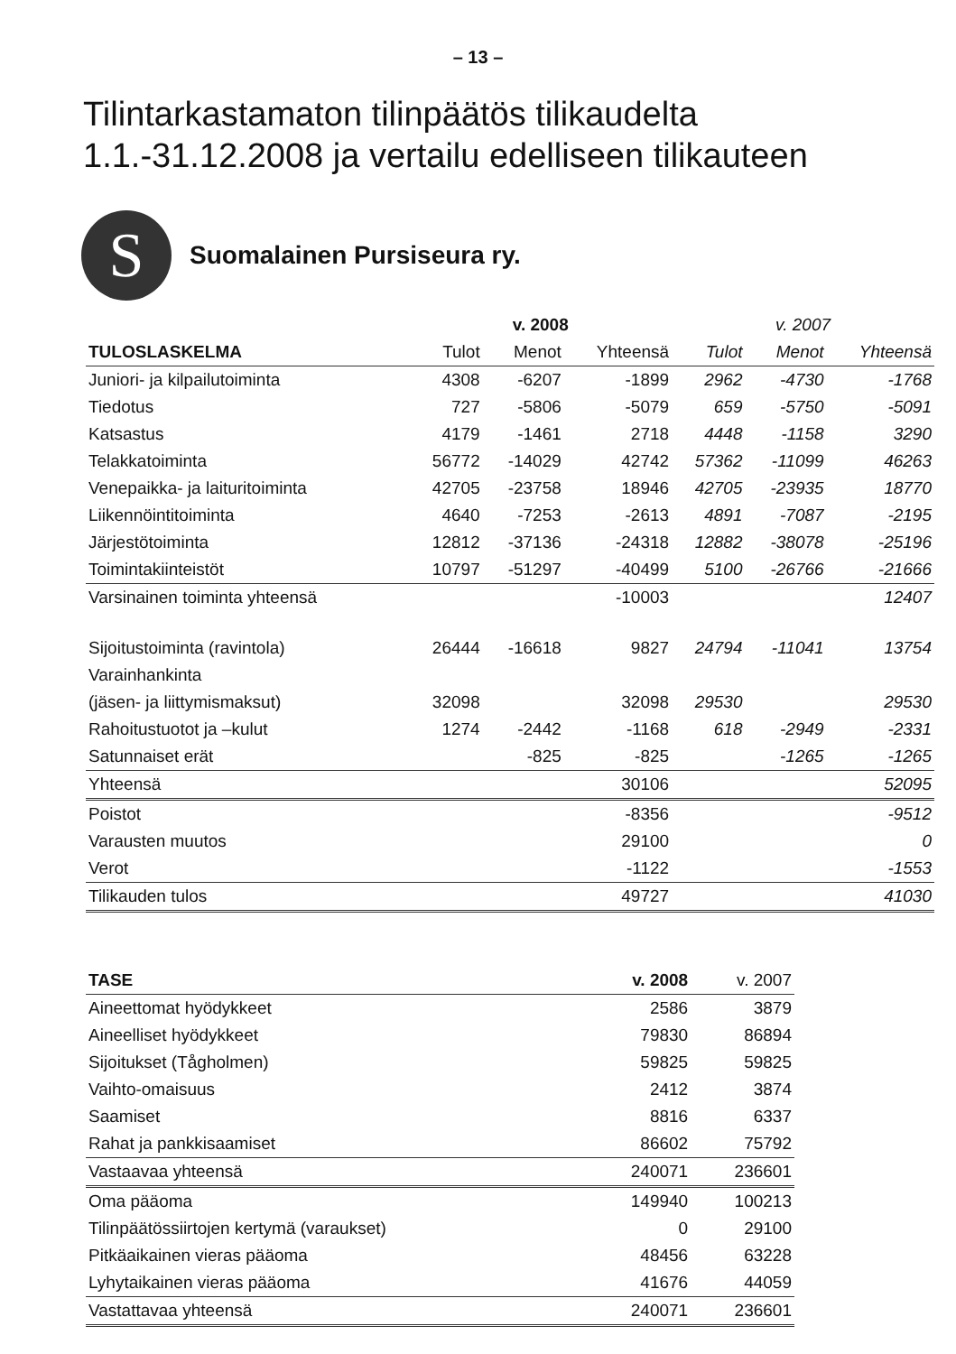– 13 –
Tilintarkastamaton tilinpäätös tilikaudelta
1.1.-31.12.2008 ja vertailu edelliseen tilikauteen
S
Suomalainen Pursiseura ry.
| | v. 2008 | | | v. 2007 | | |
| --- | --- | --- | --- | --- | --- | --- |
| TULOSLASKELMA | Tulot | Menot | Yhteensä | Tulot | Menot | Yhteensä |
| Juniori- ja kilpailutoiminta | 4308 | -6207 | -1899 | 2962 | -4730 | -1768 |
| Tiedotus | 727 | -5806 | -5079 | 659 | -5750 | -5091 |
| Katsastus | 4179 | -1461 | 2718 | 4448 | -1158 | 3290 |
| Telakkatoiminta | 56772 | -14029 | 42742 | 57362 | -11099 | 46263 |
| Venepaikka- ja laituritoiminta | 42705 | -23758 | 18946 | 42705 | -23935 | 18770 |
| Liikennöintitoiminta | 4640 | -7253 | -2613 | 4891 | -7087 | -2195 |
| Järjestötoiminta | 12812 | -37136 | -24318 | 12882 | -38078 | -25196 |
| Toimintakiinteistöt | 10797 | -51297 | -40499 | 5100 | -26766 | -21666 |
| Varsinainen toiminta yhteensä | | | -10003 | | | 12407 |
| Sijoitustoiminta (ravintola) | 26444 | -16618 | 9827 | 24794 | -11041 | 13754 |
| Varainhankinta | | | | | | |
| (jäsen- ja liittymismaksut) | 32098 | | 32098 | 29530 | | 29530 |
| Rahoitustuotot ja –kulut | 1274 | -2442 | -1168 | 618 | -2949 | -2331 |
| Satunnaiset erät | | -825 | -825 | | -1265 | -1265 |
| Yhteensä | | | 30106 | | | 52095 |
| Poistot | | | -8356 | | | -9512 |
| Varausten muutos | | | 29100 | | | 0 |
| Verot | | | -1122 | | | -1553 |
| Tilikauden tulos | | | 49727 | | | 41030 |
| TASE | v. 2008 | v. 2007 |
| --- | --- | --- |
| Aineettomat hyödykkeet | 2586 | 3879 |
| Aineelliset hyödykkeet | 79830 | 86894 |
| Sijoitukset (Tågholmen) | 59825 | 59825 |
| Vaihto-omaisuus | 2412 | 3874 |
| Saamiset | 8816 | 6337 |
| Rahat ja pankkisaamiset | 86602 | 75792 |
| Vastaavaa yhteensä | 240071 | 236601 |
| Oma pääoma | 149940 | 100213 |
| Tilinpäätössiirtojen kertymä (varaukset) | 0 | 29100 |
| Pitkäaikainen vieras pääoma | 48456 | 63228 |
| Lyhytaikainen vieras pääoma | 41676 | 44059 |
| Vastattavaa yhteensä | 240071 | 236601 |